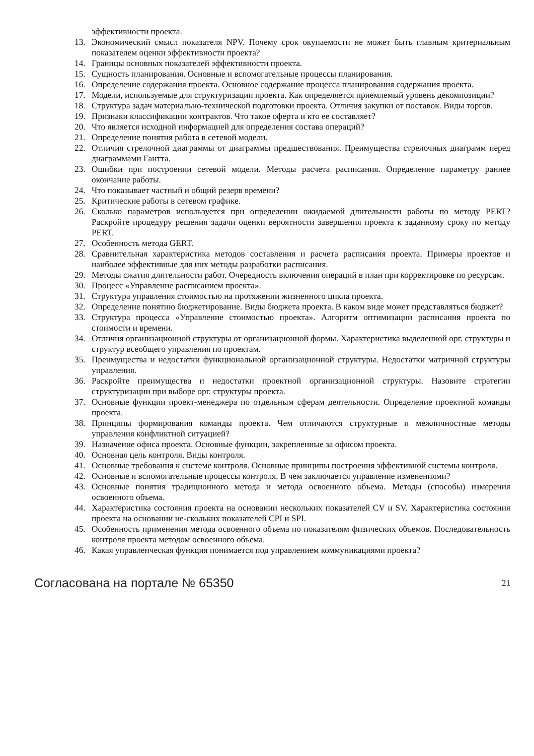эффективности проекта.
13. Экономический смысл показателя NPV. Почему срок окупаемости не может быть главным критериальным показателем оценки эффективности проекта?
14. Границы основных показателей эффективности проекта.
15. Сущность планирования. Основные и вспомогательные процессы планирования.
16. Определение содержания проекта. Основное содержание процесса планирования содержания проекта.
17. Модели, используемые для структуризации проекта. Как определяется приемлемый уровень декомпозиции?
18. Структура задач материально-технической подготовки проекта. Отличия закупки от поставок. Виды торгов.
19. Признаки классификации контрактов. Что такое оферта и кто ее составляет?
20. Что является исходной информацией для определения состава операций?
21. Определение понятия работа в сетевой модели.
22. Отличия стрелочной диаграммы от диаграммы предшествования. Преимущества стрелочных диаграмм перед диаграммами Гантта.
23. Ошибки при построении сетевой модели. Методы расчета расписания. Определение параметру раннее окончание работы.
24. Что показывает частный и общий резерв времени?
25. Критические работы в сетевом графике.
26. Сколько параметров используется при определении ожидаемой длительности работы по методу PERT? Раскройте процедуру решения задачи оценки вероятности завершения проекта к заданному сроку по методу PERT.
27. Особенность метода GERT.
28. Сравнительная характеристика методов составления и расчета расписания проекта. Примеры проектов и наиболее эффективные для них методы разработки расписания.
29. Методы сжатия длительности работ. Очередность включения операций в план при корректировке по ресурсам.
30. Процесс «Управление расписанием проекта».
31. Структура управления стоимостью на протяжении жизненного цикла проекта.
32. Определение понятию бюджетирование. Виды бюджета проекта. В каком виде может представляться бюджет?
33. Структура процесса «Управление стоимостью проекта». Алгоритм оптимизации расписания проекта по стоимости и времени.
34. Отличия организационной структуры от организационной формы. Характеристика выделенной орг. структуры и структур всеобщего управления по проектам.
35. Преимущества и недостатки функциональной организационной структуры. Недостатки матричной структуры управления.
36. Раскройте преимущества и недостатки проектной организационной структуры. Назовите стратегии структуризации при выборе орг. структуры проекта.
37. Основные функции проект-менеджера по отдельным сферам деятельности. Определение проектной команды проекта.
38. Принципы формирования команды проекта. Чем отличаются структурные и межличностные методы управления конфликтной ситуацией?
39. Назначение офиса проекта. Основные функции, закрепленные за офисом проекта.
40. Основная цель контроля. Виды контроля.
41. Основные требования к системе контроля. Основные принципы построения эффективной системы контроля.
42. Основные и вспомогательные процессы контроля. В чем заключается управление изменениями?
43. Основные понятия традиционного метода и метода освоенного объема. Методы (способы) измерения освоенного объема.
44. Характеристика состояния проекта на основании нескольких показателей CV и SV. Характеристика состояния проекта на основании не-скольких показателей CPI и SPI.
45. Особенность применения метода освоенного объема по показателям физических объемов. Последовательность контроля проекта методом освоенного объема.
46. Какая управленческая функция понимается под управлением коммуникациями проекта?
Согласована на портале № 65350 21